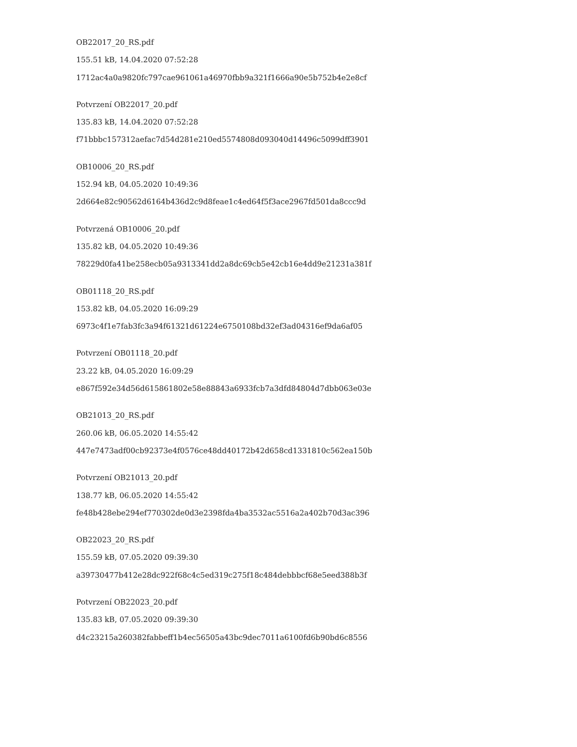OB22017_20_RS.pdf
155.51 kB, 14.04.2020 07:52:28
1712ac4a0a9820fc797cae961061a46970fbb9a321f1666a90e5b752b4e2e8cf
Potvrzení OB22017_20.pdf
135.83 kB, 14.04.2020 07:52:28
f71bbbc157312aefac7d54d281e210ed5574808d093040d14496c5099dff3901
OB10006_20_RS.pdf
152.94 kB, 04.05.2020 10:49:36
2d664e82c90562d6164b436d2c9d8feae1c4ed64f5f3ace2967fd501da8ccc9d
Potvrzená OB10006_20.pdf
135.82 kB, 04.05.2020 10:49:36
78229d0fa41be258ecb05a9313341dd2a8dc69cb5e42cb16e4dd9e21231a381f
OB01118_20_RS.pdf
153.82 kB, 04.05.2020 16:09:29
6973c4f1e7fab3fc3a94f61321d61224e6750108bd32ef3ad04316ef9da6af05
Potvrzení OB01118_20.pdf
23.22 kB, 04.05.2020 16:09:29
e867f592e34d56d615861802e58e88843a6933fcb7a3dfd84804d7dbb063e03e
OB21013_20_RS.pdf
260.06 kB, 06.05.2020 14:55:42
447e7473adf00cb92373e4f0576ce48dd40172b42d658cd1331810c562ea150b
Potvrzení OB21013_20.pdf
138.77 kB, 06.05.2020 14:55:42
fe48b428ebe294ef770302de0d3e2398fda4ba3532ac5516a2a402b70d3ac396
OB22023_20_RS.pdf
155.59 kB, 07.05.2020 09:39:30
a39730477b412e28dc922f68c4c5ed319c275f18c484debbbcf68e5eed388b3f
Potvrzení OB22023_20.pdf
135.83 kB, 07.05.2020 09:39:30
d4c23215a260382fabbeff1b4ec56505a43bc9dec7011a6100fd6b90bd6c8556